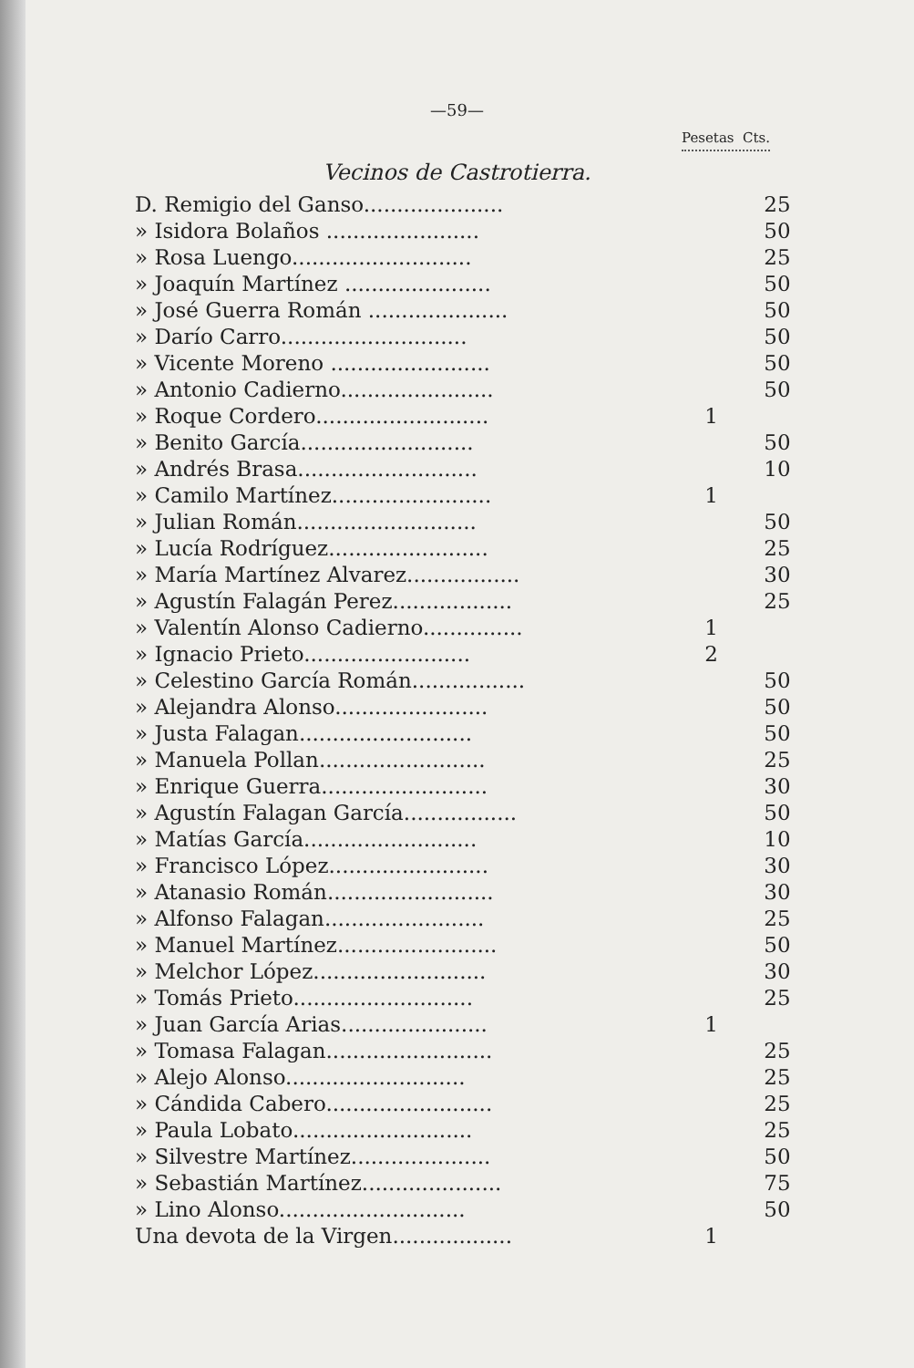—59—
Pesetas Cts.
Vecinos de Castrotierra.
| D. Remigio del Ganso..................... | | 25 |
| » Isidora Bolaños ....................... | | 50 |
| » Rosa Luengo........................... | | 25 |
| » Joaquín Martínez ...................... | | 50 |
| » José Guerra Román ..................... | | 50 |
| » Darío Carro............................ | | 50 |
| » Vicente Moreno ........................ | | 50 |
| » Antonio Cadierno....................... | | 50 |
| » Roque Cordero.......................... | 1 | |
| » Benito García.......................... | | 50 |
| » Andrés Brasa........................... | | 10 |
| » Camilo Martínez........................ | 1 | |
| » Julian Román........................... | | 50 |
| » Lucía Rodríguez........................ | | 25 |
| » María Martínez Alvarez................. | | 30 |
| » Agustín Falagán Perez.................. | | 25 |
| » Valentín Alonso Cadierno............... | 1 | |
| » Ignacio Prieto......................... | 2 | |
| » Celestino García Román................. | | 50 |
| » Alejandra Alonso....................... | | 50 |
| » Justa Falagan.......................... | | 50 |
| » Manuela Pollan......................... | | 25 |
| » Enrique Guerra......................... | | 30 |
| » Agustín Falagan García................. | | 50 |
| » Matías García.......................... | | 10 |
| » Francisco López........................ | | 30 |
| » Atanasio Román......................... | | 30 |
| » Alfonso Falagan........................ | | 25 |
| » Manuel Martínez........................ | | 50 |
| » Melchor López.......................... | | 30 |
| » Tomás Prieto........................... | | 25 |
| » Juan García Arias...................... | 1 | |
| » Tomasa Falagan......................... | | 25 |
| » Alejo Alonso........................... | | 25 |
| » Cándida Cabero......................... | | 25 |
| » Paula Lobato........................... | | 25 |
| » Silvestre Martínez..................... | | 50 |
| » Sebastián Martínez..................... | | 75 |
| » Lino Alonso............................ | | 50 |
| Una devota de la Virgen.................. | 1 | |